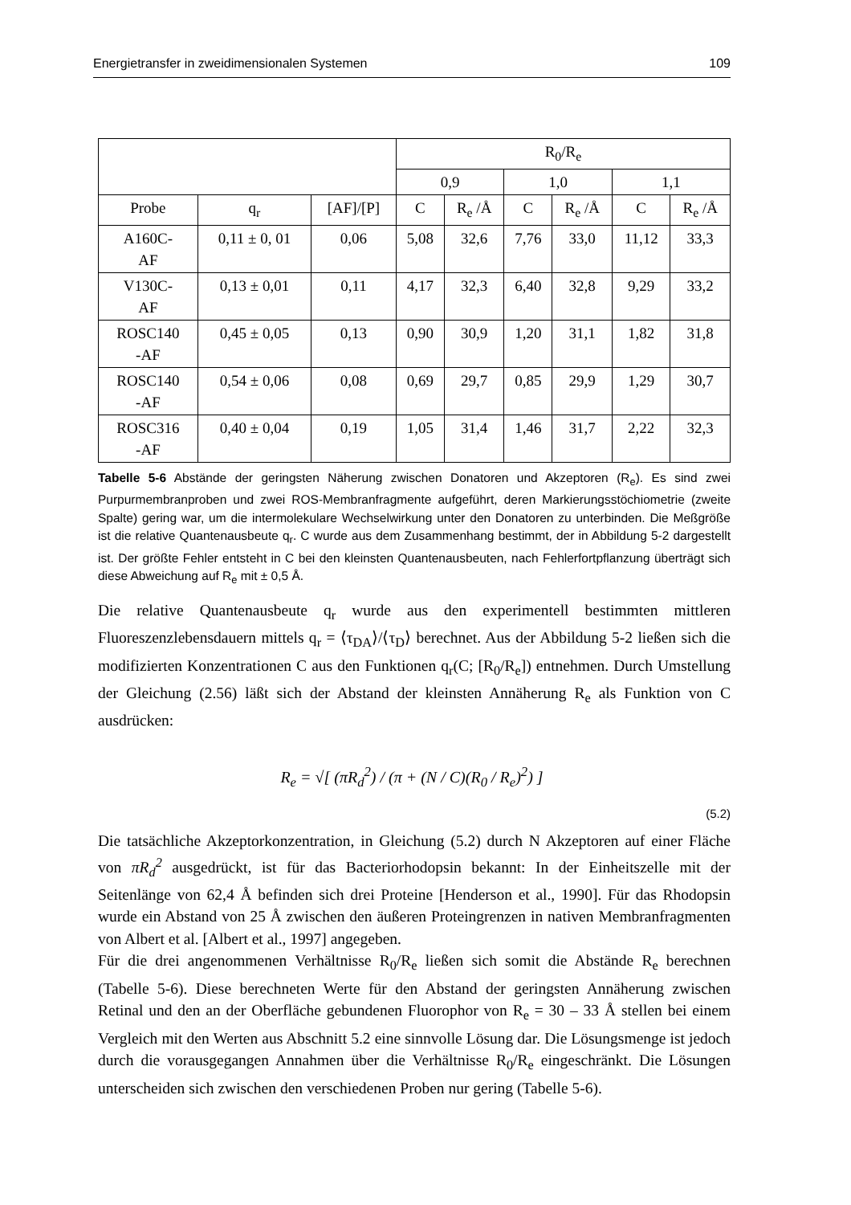Energietransfer in zweidimensionalen Systemen 109
| | | | R<sub>0</sub>/R<sub>e</sub> | | | | | |
| --- | --- | --- | --- | --- | --- | --- | --- | --- |
| | | | 0,9 | | 1,0 | | 1,1 | |
| Probe | q<sub>r</sub> | [AF]/[P] | C | R<sub>e</sub> /Å | C | R<sub>e</sub> /Å | C | R<sub>e</sub> /Å |
| A160C- AF | 0,11 ± 0, 01 | 0,06 | 5,08 | 32,6 | 7,76 | 33,0 | 11,12 | 33,3 |
| V130C- AF | 0,13 ± 0,01 | 0,11 | 4,17 | 32,3 | 6,40 | 32,8 | 9,29 | 33,2 |
| ROSC140 -AF | 0,45 ± 0,05 | 0,13 | 0,90 | 30,9 | 1,20 | 31,1 | 1,82 | 31,8 |
| ROSC140 -AF | 0,54 ± 0,06 | 0,08 | 0,69 | 29,7 | 0,85 | 29,9 | 1,29 | 30,7 |
| ROSC316 -AF | 0,40 ± 0,04 | 0,19 | 1,05 | 31,4 | 1,46 | 31,7 | 2,22 | 32,3 |
Tabelle 5-6 Abstände der geringsten Näherung zwischen Donatoren und Akzeptoren (R<sub>e</sub>). Es sind zwei Purpurmembranproben und zwei ROS-Membranfragmente aufgeführt, deren Markierungs­stöchiometrie (zweite Spalte) gering war, um die intermolekulare Wechselwirkung unter den Donatoren zu unterbinden. Die Meßgröße ist die relative Quantenausbeute q<sub>r</sub>. C wurde aus dem Zusammenhang bestimmt, der in Abbildung 5-2 dargestellt ist. Der größte Fehler entsteht in C bei den kleinsten Quantenausbeuten, nach Fehlerfortpflanzung überträgt sich diese Abweichung auf R<sub>e</sub> mit ± 0,5 Å.
Die relative Quantenausbeute q<sub>r</sub> wurde aus den experimentell bestimmten mittleren Fluoreszenzlebensdauern mittels q<sub>r</sub> = ⟨τ<sub>DA</sub>⟩/⟨τ<sub>D</sub>⟩ berechnet. Aus der Abbildung 5-2 ließen sich die modifizierten Konzentrationen C aus den Funktionen q<sub>r</sub>(C; [R<sub>0</sub>/R<sub>e</sub>]) entnehmen. Durch Umstellung der Gleichung (2.56) läßt sich der Abstand der kleinsten Annäherung R<sub>e</sub> als Funktion von C ausdrücken:
R<sub>e</sub> = √[ (πR<sub>d</sub><sup>2</sup>) / (π + (N / C)(R<sub>0</sub> / R<sub>e</sub>)<sup>2</sup>) ]
(5.2)
Die tatsächliche Akzeptorkonzentration, in Gleichung (5.2) durch N Akzeptoren auf einer Fläche von πR<sub>d</sub><sup>2</sup> ausgedrückt, ist für das Bacteriorhodopsin bekannt: In der Einheitszelle mit der Seitenlänge von 62,4 Å befinden sich drei Proteine [Henderson et al., 1990]. Für das Rhodopsin wurde ein Abstand von 25 Å zwischen den äußeren Proteingrenzen in nativen Membranfragmenten von Albert et al. [Albert et al., 1997] angegeben.
Für die drei angenommenen Verhältnisse R<sub>0</sub>/R<sub>e</sub> ließen sich somit die Abstände R<sub>e</sub> berechnen (Tabelle 5-6). Diese berechneten Werte für den Abstand der geringsten Annäherung zwischen Retinal und den an der Oberfläche gebundenen Fluorophor von R<sub>e</sub> = 30 – 33 Å stellen bei einem Vergleich mit den Werten aus Abschnitt 5.2 eine sinnvolle Lösung dar. Die Lösungsmenge ist jedoch durch die vorausgegangen Annahmen über die Verhältnisse R<sub>0</sub>/R<sub>e</sub> eingeschränkt. Die Lösungen unterscheiden sich zwischen den verschiedenen Proben nur gering (Tabelle 5-6).